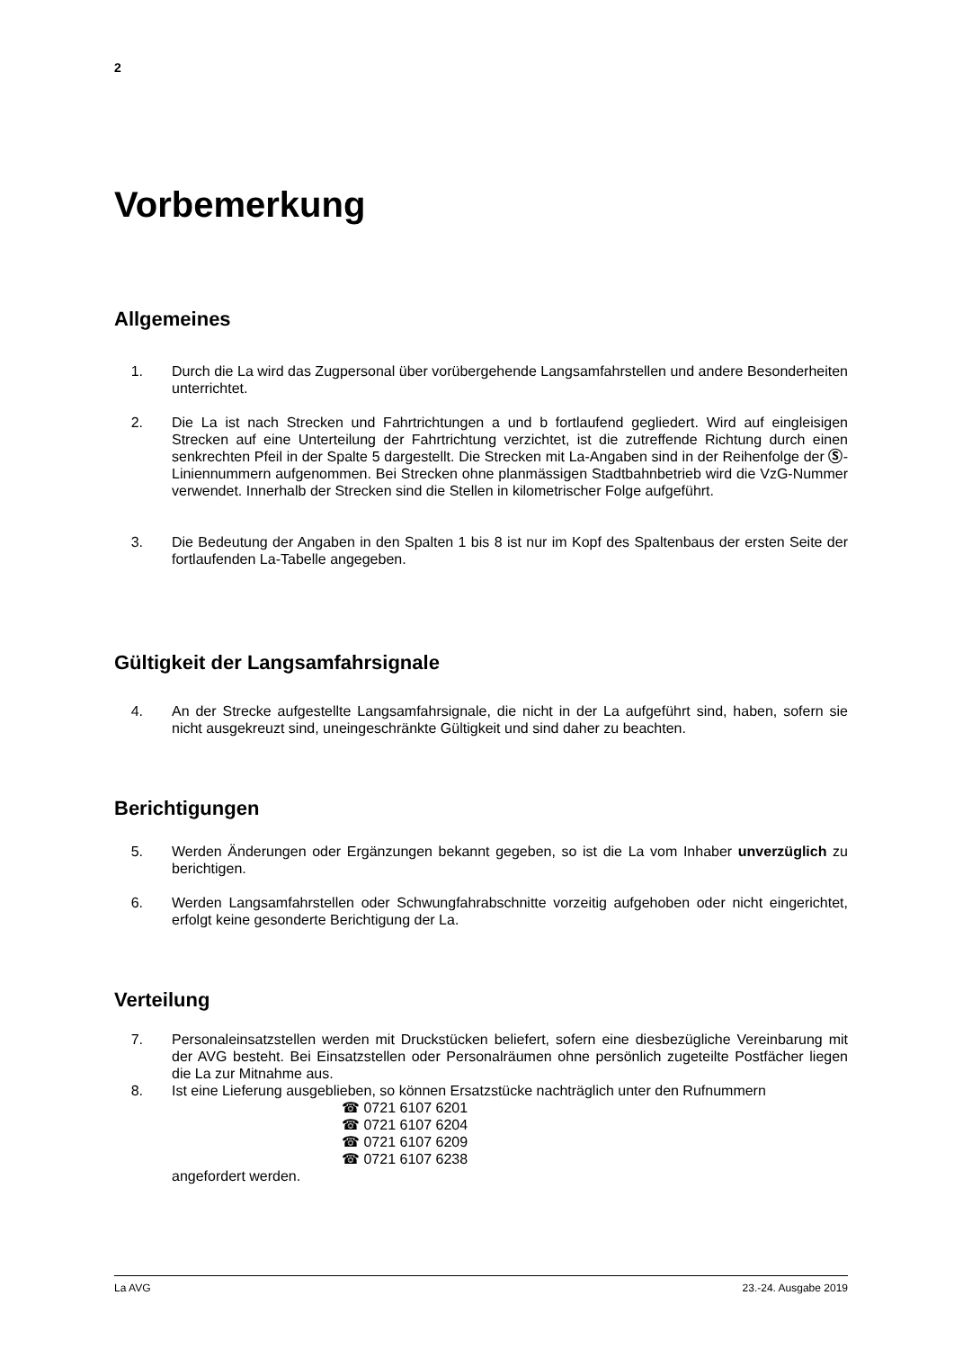2
Vorbemerkung
Allgemeines
1. Durch die La wird das Zugpersonal über vorübergehende Langsamfahrstellen und andere Besonderheiten unterrichtet.
2. Die La ist nach Strecken und Fahrtrichtungen a und b fortlaufend gegliedert. Wird auf eingleisigen Strecken auf eine Unterteilung der Fahrtrichtung verzichtet, ist die zutreffende Richtung durch einen senkrechten Pfeil in der Spalte 5 dargestellt. Die Strecken mit La-Angaben sind in der Reihenfolge der Ⓢ-Liniennummern aufgenommen. Bei Strecken ohne planmässigen Stadtbahnbetrieb wird die VzG-Nummer verwendet. Innerhalb der Strecken sind die Stellen in kilometrischer Folge aufgeführt.
3. Die Bedeutung der Angaben in den Spalten 1 bis 8 ist nur im Kopf des Spaltenbaus der ersten Seite der fortlaufenden La-Tabelle angegeben.
Gültigkeit der Langsamfahrsignale
4. An der Strecke aufgestellte Langsamfahrsignale, die nicht in der La aufgeführt sind, haben, sofern sie nicht ausgekreuzt sind, uneingeschränkte Gültigkeit und sind daher zu beachten.
Berichtigungen
5. Werden Änderungen oder Ergänzungen bekannt gegeben, so ist die La vom Inhaber unverzüglich zu berichtigen.
6. Werden Langsamfahrstellen oder Schwungfahrabschnitte vorzeitig aufgehoben oder nicht eingerichtet, erfolgt keine gesonderte Berichtigung der La.
Verteilung
7. Personaleinsatzstellen werden mit Druckstücken beliefert, sofern eine diesbezügliche Vereinbarung mit der AVG besteht. Bei Einsatzstellen oder Personalräumen ohne persönlich zugeteilte Postfächer liegen die La zur Mitnahme aus.
8. Ist eine Lieferung ausgeblieben, so können Ersatzstücke nachträglich unter den Rufnummern
☎ 0721 6107 6201
☎ 0721 6107 6204
☎ 0721 6107 6209
☎ 0721 6107 6238
angefordert werden.
La AVG 23.-24. Ausgabe 2019